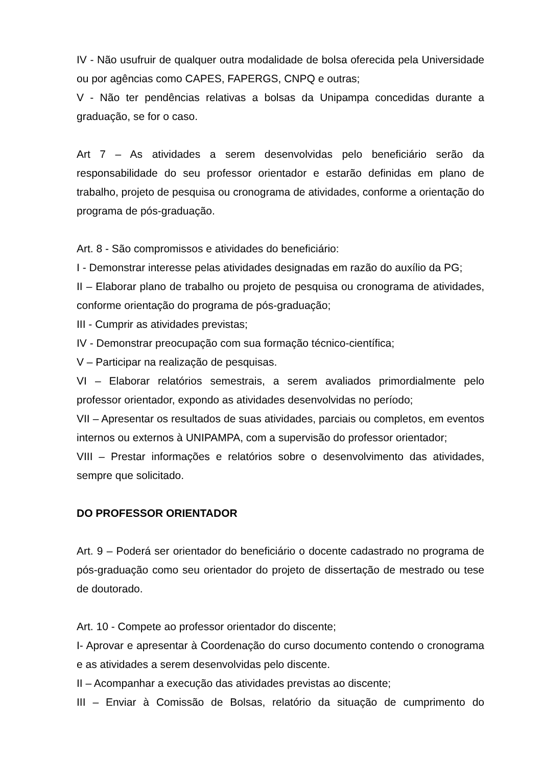IV - Não usufruir de qualquer outra modalidade de bolsa oferecida pela Universidade ou por agências como CAPES, FAPERGS, CNPQ e outras;
V - Não ter pendências relativas a bolsas da Unipampa concedidas durante a graduação, se for o caso.
Art 7 – As atividades a serem desenvolvidas pelo beneficiário serão da responsabilidade do seu professor orientador e estarão definidas em plano de trabalho, projeto de pesquisa ou cronograma de atividades, conforme a orientação do programa de pós-graduação.
Art. 8 - São compromissos e atividades do beneficiário:
I - Demonstrar interesse pelas atividades designadas em razão do auxílio da PG;
II – Elaborar plano de trabalho ou projeto de pesquisa ou cronograma de atividades, conforme orientação do programa de pós-graduação;
III - Cumprir as atividades previstas;
IV - Demonstrar preocupação com sua formação técnico-científica;
V – Participar na realização de pesquisas.
VI – Elaborar relatórios semestrais, a serem avaliados primordialmente pelo professor orientador, expondo as atividades desenvolvidas no período;
VII – Apresentar os resultados de suas atividades, parciais ou completos, em eventos internos ou externos à UNIPAMPA, com a supervisão do professor orientador;
VIII – Prestar informações e relatórios sobre o desenvolvimento das atividades, sempre que solicitado.
DO PROFESSOR ORIENTADOR
Art. 9 – Poderá ser orientador do beneficiário o docente cadastrado no programa de pós-graduação como seu orientador do projeto de dissertação de mestrado ou tese de doutorado.
Art. 10 - Compete ao professor orientador do discente;
I- Aprovar e apresentar à Coordenação do curso documento contendo o cronograma e as atividades a serem desenvolvidas pelo discente.
II – Acompanhar a execução das atividades previstas ao discente;
III – Enviar à Comissão de Bolsas, relatório da situação de cumprimento do